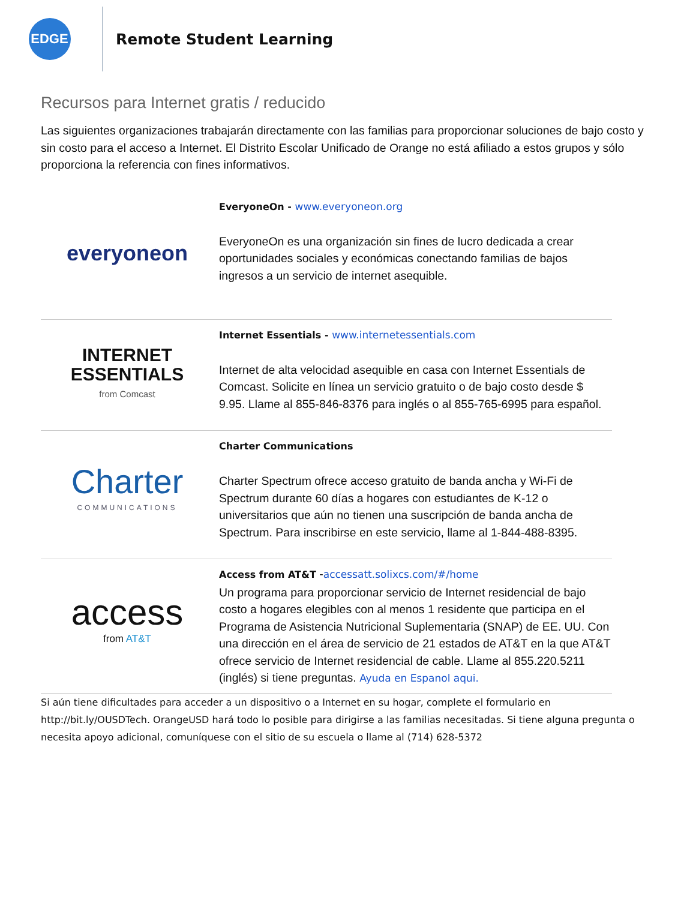EDGE
Remote Student Learning
Recursos para Internet gratis / reducido
Las siguientes organizaciones trabajarán directamente con las familias para proporcionar soluciones de bajo costo y sin costo para el acceso a Internet. El Distrito Escolar Unificado de Orange no está afiliado a estos grupos y sólo proporciona la referencia con fines informativos.
| everyoneon | EveryoneOn - www.everyoneon.org EveryoneOn es una organización sin fines de lucro dedicada a crear oportunidades sociales y económicas conectando familias de bajos ingresos a un servicio de internet asequible. |
| INTERNET ESSENTIALS from Comcast | Internet Essentials - www.internetessentials.com Internet de alta velocidad asequible en casa con Internet Essentials de Comcast. Solicite en línea un servicio gratuito o de bajo costo desde $ 9.95. Llame al 855-846-8376 para inglés o al 855-765-6995 para español. |
| Charter COMMUNICATIONS | Charter Communications Charter Spectrum ofrece acceso gratuito de banda ancha y Wi-Fi de Spectrum durante 60 días a hogares con estudiantes de K-12 o universitarios que aún no tienen una suscripción de banda ancha de Spectrum. Para inscribirse en este servicio, llame al 1-844-488-8395. |
| access from AT&T | Access from AT&T - accessatt.solixcs.com/#/home Un programa para proporcionar servicio de Internet residencial de bajo costo a hogares elegibles con al menos 1 residente que participa en el Programa de Asistencia Nutricional Suplementaria (SNAP) de EE. UU. Con una dirección en el área de servicio de 21 estados de AT&T en la que AT&T ofrece servicio de Internet residencial de cable. Llame al 855.220.5211 (inglés) si tiene preguntas. Ayuda en Espanol aqui. |
Si aún tiene dificultades para acceder a un dispositivo o a Internet en su hogar, complete el formulario en http://bit.ly/OUSDTech. OrangeUSD hará todo lo posible para dirigirse a las familias necesitadas. Si tiene alguna pregunta o necesita apoyo adicional, comuníquese con el sitio de su escuela o llame al (714) 628-5372